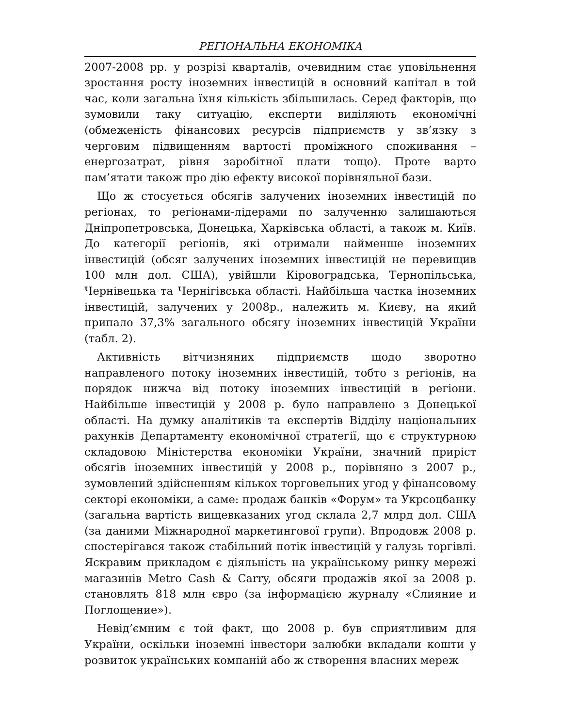РЕГІОНАЛЬНА ЕКОНОМІКА
2007-2008 рр. у розрізі кварталів, очевидним стає уповільнення зростання росту іноземних інвестицій в основний капітал в той час, коли загальна їхня кількість збільшилась. Серед факторів, що зумовили таку ситуацію, експерти виділяють економічні (обмеженість фінансових ресурсів підприємств у зв’язку з черговим підвищенням вартості проміжного споживання – енергозатрат, рівня заробітної плати тощо). Проте варто пам’ятати також про дію ефекту високої порівняльної бази.
Що ж стосується обсягів залучених іноземних інвестицій по регіонах, то регіонами-лідерами по залученню залишаються Дніпропетровська, Донецька, Харківська області, а також м. Київ. До категорії регіонів, які отримали найменше іноземних інвестицій (обсяг залучених іноземних інвестицій не перевищив 100 млн дол. США), увійшли Кіровоградська, Тернопільська, Чернівецька та Чернігівська області. Найбільша частка іноземних інвестицій, залучених у 2008р., належить м. Києву, на який припало 37,3% загального обсягу іноземних інвестицій України (табл. 2).
Активність вітчизняних підприємств щодо зворотно направленого потоку іноземних інвестицій, тобто з регіонів, на порядок нижча від потоку іноземних інвестицій в регіони. Найбільше інвестицій у 2008 р. було направлено з Донецької області. На думку аналітиків та експертів Відділу національних рахунків Департаменту економічної стратегії, що є структурною складовою Міністерства економіки України, значний приріст обсягів іноземних інвестицій у 2008 р., порівняно з 2007 р., зумовлений здійсненням кількох торговельних угод у фінансовому секторі економіки, а саме: продаж банків «Форум» та Укрсоцбанку (загальна вартість вищевказаних угод склала 2,7 млрд дол. США (за даними Міжнародної маркетингової групи). Впродовж 2008 р. спостерігався також стабільний потік інвестицій у галузь торгівлі. Яскравим прикладом є діяльність на українському ринку мережі магазинів Metro Cash & Carry, обсяги продажів якої за 2008 р. становлять 818 млн євро (за інформацією журналу «Слияние и Поглощение»).
Невід’ємним є той факт, що 2008 р. був сприятливим для України, оскільки іноземні інвестори залюбки вкладали кошти у розвиток українських компаній або ж створення власних мереж